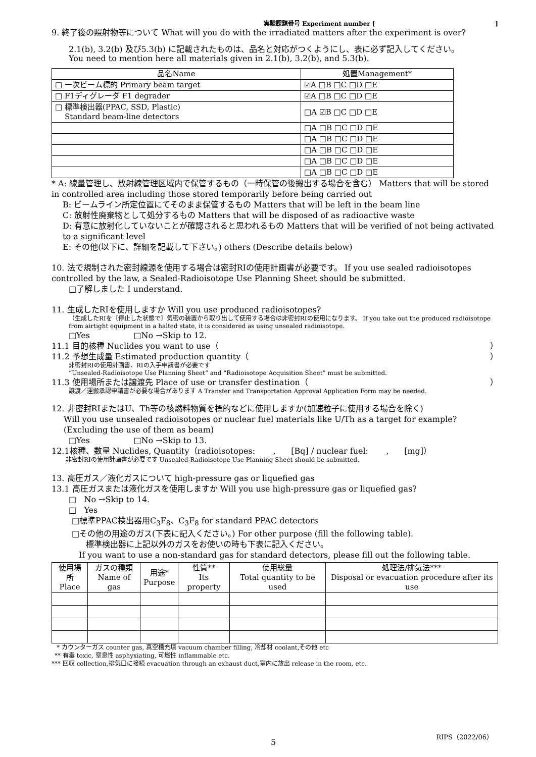実験課題番号 Experiment number []
9. 終了後の照射物等について What will you do with the irradiated matters after the experiment is over?
2.1(b), 3.2(b) 及び5.3(b) に記載されたものは、品名と対応がつくようにし、表に必ず記入してください。
You need to mention here all materials given in 2.1(b), 3.2(b), and 5.3(b).
| 品名Name | 処置Management* |
| --- | --- |
| □ 一次ビーム標的 Primary beam target | ☑A □B □C □D □E |
| □ F1ディグレーダ F1 degrader | ☑A □B □C □D □E |
| □ 標準検出器(PPAC, SSD, Plastic) Standard beam-line detectors | □A ☑B □C □D □E |
| | □A □B □C □D □E |
| | □A □B □C □D □E |
| | □A □B □C □D □E |
| | □A □B □C □D □E |
| | □A □B □C □D □E |
* A: 線量管理し、放射線管理区域内で保管するもの（一時保管の後搬出する場合を含む） Matters that will be stored in controlled area including those stored temporarily before being carried out
B: ビームライン所定位置にてそのまま保管するもの Matters that will be left in the beam line
C: 放射性廃棄物として処分するもの Matters that will be disposed of as radioactive waste
D: 有意に放射化していないことが確認されると思われるもの Matters that will be verified of not being activated to a significant level
E: その他(以下に、詳細を記載して下さい。) others (Describe details below)
10. 法で規制された密封線源を使用する場合は密封RIの使用計画書が必要です。 If you use sealed radioisotopes controlled by the law, a Sealed-Radioisotope Use Planning Sheet should be submitted.
□了解しました I understand.
11. 生成したRIを使用しますか Will you use produced radioisotopes?
（生成したRIを〔停止した状態で〕気密の装置から取り出して使用する場合は非密封RIの使用になります。 If you take out the produced radioisotope from airtight equipment in a halted state, it is considered as using unsealed radioisotope.
□Yes □No →Skip to 12.
11.1 目的核種 Nuclides you want to use（ ）
11.2 予想生成量 Estimated production quantity（ ）
非密封RIの使用計画書、RIの入手申請書が必要です
“Unsealed-Radioisotope Use Planning Sheet” and “Radioisotope Acquisition Sheet” must be submitted.
11.3 使用場所または譲渡先 Place of use or transfer destination（ ）
譲渡／運搬承認申請書が必要な場合があります A Transfer and Transportation Approval Application Form may be needed.
12. 非密封RIまたはU、Th等の核燃料物質を標的などに使用しますか(加速粒子に使用する場合を除く)
Will you use unsealed radioisotopes or nuclear fuel materials like U/Th as a target for example? (Excluding the use of them as beam)
□Yes □No →Skip to 13.
12.1核種、数量 Nuclides, Quantity（radioisotopes: , [Bq] / nuclear fuel: , [mg]）
非密封RIの使用計画書が必要です Unsealed-Radioisotope Use Planning Sheet should be submitted.
13. 高圧ガス／液化ガスについて high-pressure gas or liquefied gas
13.1 高圧ガスまたは液化ガスを使用しますか Will you use high-pressure gas or liquefied gas?
□ No →Skip to 14.
□ Yes
□標準PPAC検出器用C<sub>3</sub>F<sub>8</sub>、C<sub>3</sub>F<sub>8</sub> for standard PPAC detectors
□その他の用途のガス(下表に記入ください。) For other purpose (fill the following table).
標準検出器に上記以外のガスをお使いの時も下表に記入ください。
If you want to use a non-standard gas for standard detectors, please fill out the following table.
| 使用場所 Place | ガスの種類 Name of gas | 用途* Purpose | 性質** Its property | 使用総量 Total quantity to be used | 処理法/排気法*** Disposal or evacuation procedure after its use |
* カウンターガス counter gas, 真空槽充填 vacuum chamber filling, 冷却材 coolant,その他 etc
** 有毒 toxic, 窒息性 asphyxiating, 可燃性 inflammable etc.
*** 回収 collection,排気口に接続 evacuation through an exhaust duct,室内に放出 release in the room, etc.
5
RIPS（2022/06）